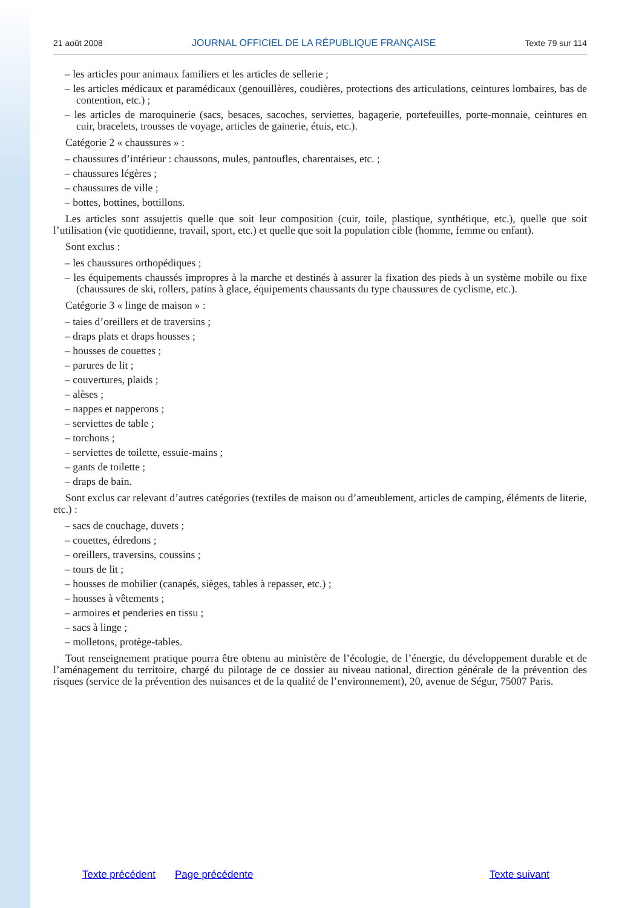21 août 2008 JOURNAL OFFICIEL DE LA RÉPUBLIQUE FRANÇAISE Texte 79 sur 114
– les articles pour animaux familiers et les articles de sellerie ;
– les articles médicaux et paramédicaux (genouillères, coudières, protections des articulations, ceintures lombaires, bas de contention, etc.) ;
– les articles de maroquinerie (sacs, besaces, sacoches, serviettes, bagagerie, portefeuilles, porte-monnaie, ceintures en cuir, bracelets, trousses de voyage, articles de gainerie, étuis, etc.).
Catégorie 2 « chaussures » :
– chaussures d’intérieur : chaussons, mules, pantoufles, charentaises, etc. ;
– chaussures légères ;
– chaussures de ville ;
– bottes, bottines, bottillons.
Les articles sont assujettis quelle que soit leur composition (cuir, toile, plastique, synthétique, etc.), quelle que soit l’utilisation (vie quotidienne, travail, sport, etc.) et quelle que soit la population cible (homme, femme ou enfant).
Sont exclus :
– les chaussures orthopédiques ;
– les équipements chaussés impropres à la marche et destinés à assurer la fixation des pieds à un système mobile ou fixe (chaussures de ski, rollers, patins à glace, équipements chaussants du type chaussures de cyclisme, etc.).
Catégorie 3 « linge de maison » :
– taies d’oreillers et de traversins ;
– draps plats et draps housses ;
– housses de couettes ;
– parures de lit ;
– couvertures, plaids ;
– alèses ;
– nappes et napperons ;
– serviettes de table ;
– torchons ;
– serviettes de toilette, essuie-mains ;
– gants de toilette ;
– draps de bain.
Sont exclus car relevant d’autres catégories (textiles de maison ou d’ameublement, articles de camping, éléments de literie, etc.) :
– sacs de couchage, duvets ;
– couettes, édredons ;
– oreillers, traversins, coussins ;
– tours de lit ;
– housses de mobilier (canapés, sièges, tables à repasser, etc.) ;
– housses à vêtements ;
– armoires et penderies en tissu ;
– sacs à linge ;
– molletons, protège-tables.
Tout renseignement pratique pourra être obtenu au ministère de l’écologie, de l’énergie, du développement durable et de l’aménagement du territoire, chargé du pilotage de ce dossier au niveau national, direction générale de la prévention des risques (service de la prévention des nuisances et de la qualité de l’environnement), 20, avenue de Ségur, 75007 Paris.
Texte précédent Page précédente Texte suivant